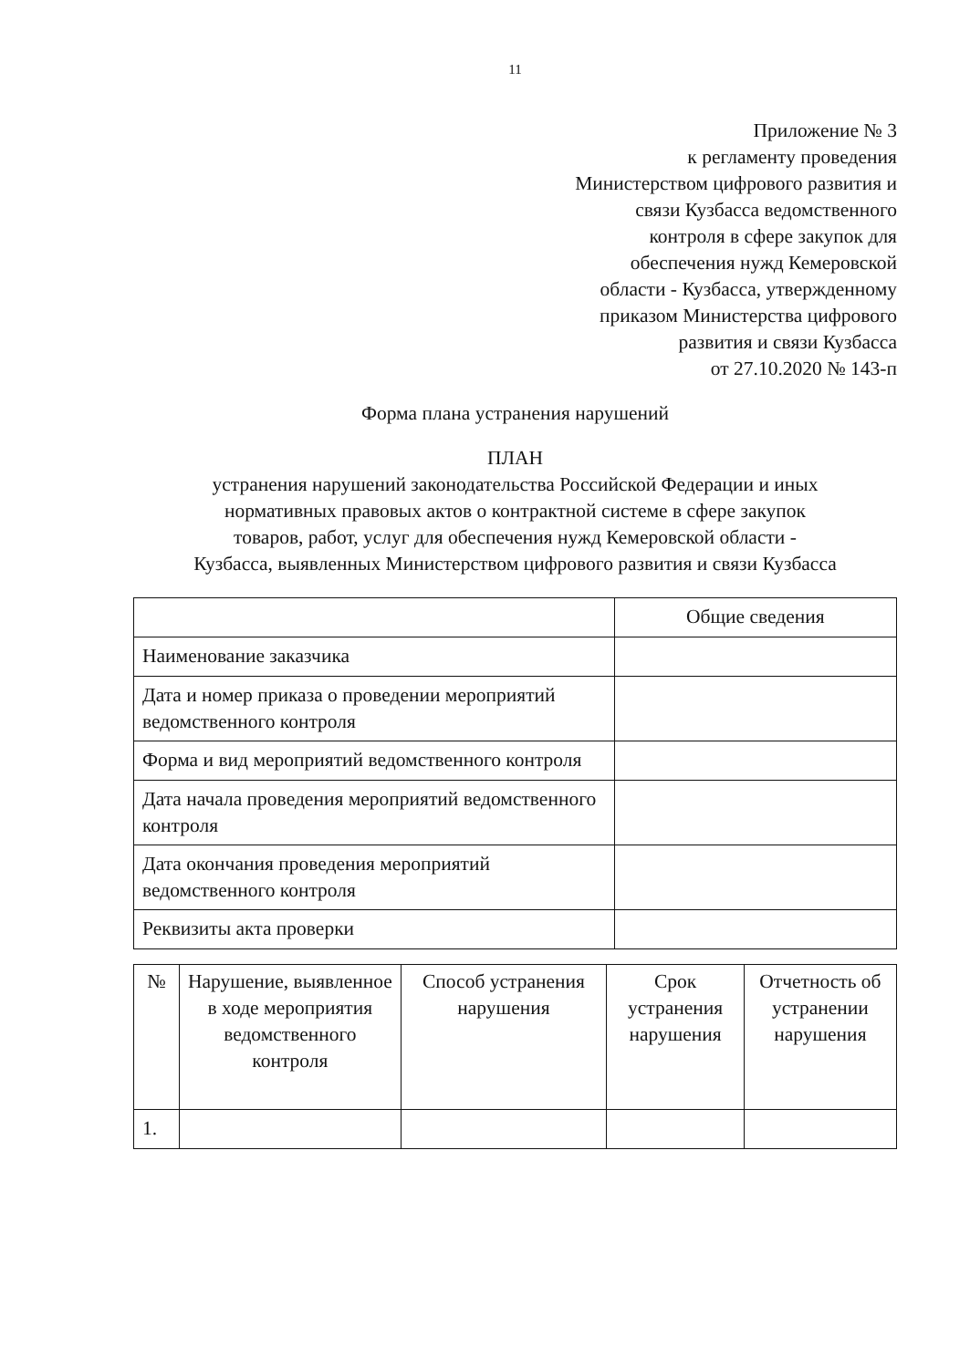11
Приложение № 3
к регламенту проведения
Министерством цифрового развития и
связи Кузбасса ведомственного
контроля в сфере закупок для
обеспечения нужд Кемеровской
области - Кузбасса, утвержденному
приказом Министерства цифрового
развития и связи Кузбасса
от 27.10.2020 № 143-п
Форма плана устранения нарушений
ПЛАН
устранения нарушений законодательства Российской Федерации и иных
нормативных правовых актов о контрактной системе в сфере закупок
товаров, работ, услуг для обеспечения нужд Кемеровской области -
Кузбасса, выявленных Министерством цифрового развития и связи Кузбасса
| | Общие сведения |
| Наименование заказчика | |
| Дата и номер приказа о проведении мероприятий ведомственного контроля | |
| Форма и вид мероприятий ведомственного контроля | |
| Дата начала проведения мероприятий ведомственного контроля | |
| Дата окончания проведения мероприятий ведомственного контроля | |
| Реквизиты акта проверки | |
| № | Нарушение, выявленное в ходе мероприятия ведомственного контроля | Способ устранения нарушения | Срок устранения нарушения | Отчетность об устранении нарушения |
| --- | --- | --- | --- | --- |
| 1. | | | | |